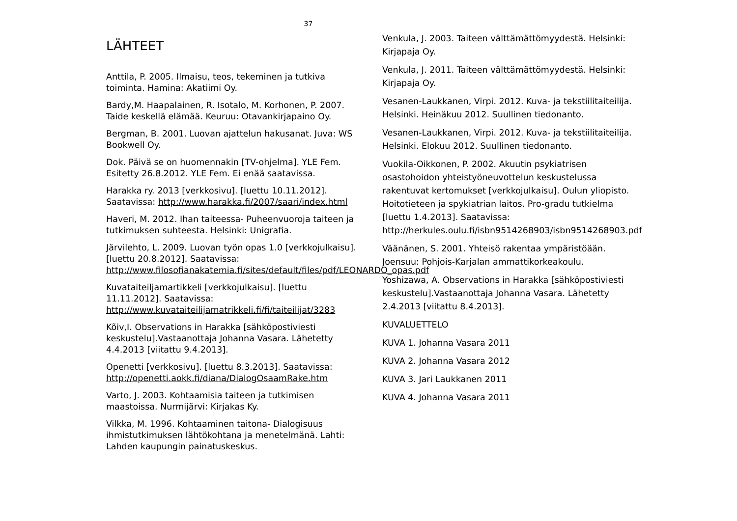37
LÄHTEET
Anttila, P. 2005. Ilmaisu, teos, tekeminen ja tutkiva toiminta. Hamina: Akatiimi Oy.
Bardy,M. Haapalainen, R. Isotalo, M. Korhonen, P. 2007. Taide keskellä elämää. Keuruu: Otavankirjapaino Oy.
Bergman, B. 2001. Luovan ajattelun hakusanat. Juva: WS Bookwell Oy.
Dok. Päivä se on huomennakin [TV-ohjelma]. YLE Fem. Esitetty 26.8.2012. YLE Fem. Ei enää saatavissa.
Harakka ry. 2013 [verkkosivu]. [luettu 10.11.2012]. Saatavissa: http://www.harakka.fi/2007/saari/index.html
Haveri, M. 2012. Ihan taiteessa- Puheenvuoroja taiteen ja tutkimuksen suhteesta. Helsinki: Unigrafia.
Järvilehto, L. 2009. Luovan työn opas 1.0 [verkkojulkaisu]. [luettu 20.8.2012]. Saatavissa: http://www.filosofianakatemia.fi/sites/default/files/pdf/LEONARDO_opas.pdf
Kuvataiteiljamartikkeli [verkkojulkaisu]. [luettu 11.11.2012]. Saatavissa: http://www.kuvataiteilijamatrikkeli.fi/fi/taiteilijat/3283
Kõiv,I. Observations in Harakka [sähköpostiviesti keskustelu].Vastaanottaja Johanna Vasara. Lähetetty 4.4.2013 [viitattu 9.4.2013].
Openetti [verkkosivu]. [luettu 8.3.2013]. Saatavissa: http://openetti.aokk.fi/diana/DialogOsaamRake.htm
Varto, J. 2003. Kohtaamisia taiteen ja tutkimisen maastoissa. Nurmijärvi: Kirjakas Ky.
Vilkka, M. 1996. Kohtaaminen taitona- Dialogisuus ihmistutkimuksen lähtökohtana ja menetelmänä. Lahti: Lahden kaupungin painatuskeskus.
Venkula, J. 2003. Taiteen välttämättömyydestä. Helsinki: Kirjapaja Oy.
Venkula, J. 2011. Taiteen välttämättömyydestä. Helsinki: Kirjapaja Oy.
Vesanen-Laukkanen, Virpi. 2012. Kuva- ja tekstiilitaiteilija. Helsinki. Heinäkuu 2012. Suullinen tiedonanto.
Vesanen-Laukkanen, Virpi. 2012. Kuva- ja tekstiilitaiteilija. Helsinki. Elokuu 2012. Suullinen tiedonanto.
Vuokila-Oikkonen, P. 2002. Akuutin psykiatrisen osastohoidon yhteistyöneuvottelun keskustelussa rakentuvat kertomukset [verkkojulkaisu]. Oulun yliopisto. Hoitotieteen ja spykiatrian laitos. Pro-gradu tutkielma [luettu 1.4.2013]. Saatavissa: http://herkules.oulu.fi/isbn9514268903/isbn9514268903.pdf
Väänänen, S. 2001. Yhteisö rakentaa ympäristöään. Joensuu: Pohjois-Karjalan ammattikorkeakoulu.
Yoshizawa, A. Observations in Harakka [sähköpostiviesti keskustelu].Vastaanottaja Johanna Vasara. Lähetetty 2.4.2013 [viitattu 8.4.2013].
KUVALUETTELO
KUVA 1. Johanna Vasara 2011
KUVA 2. Johanna Vasara 2012
KUVA 3. Jari Laukkanen 2011
KUVA 4. Johanna Vasara 2011